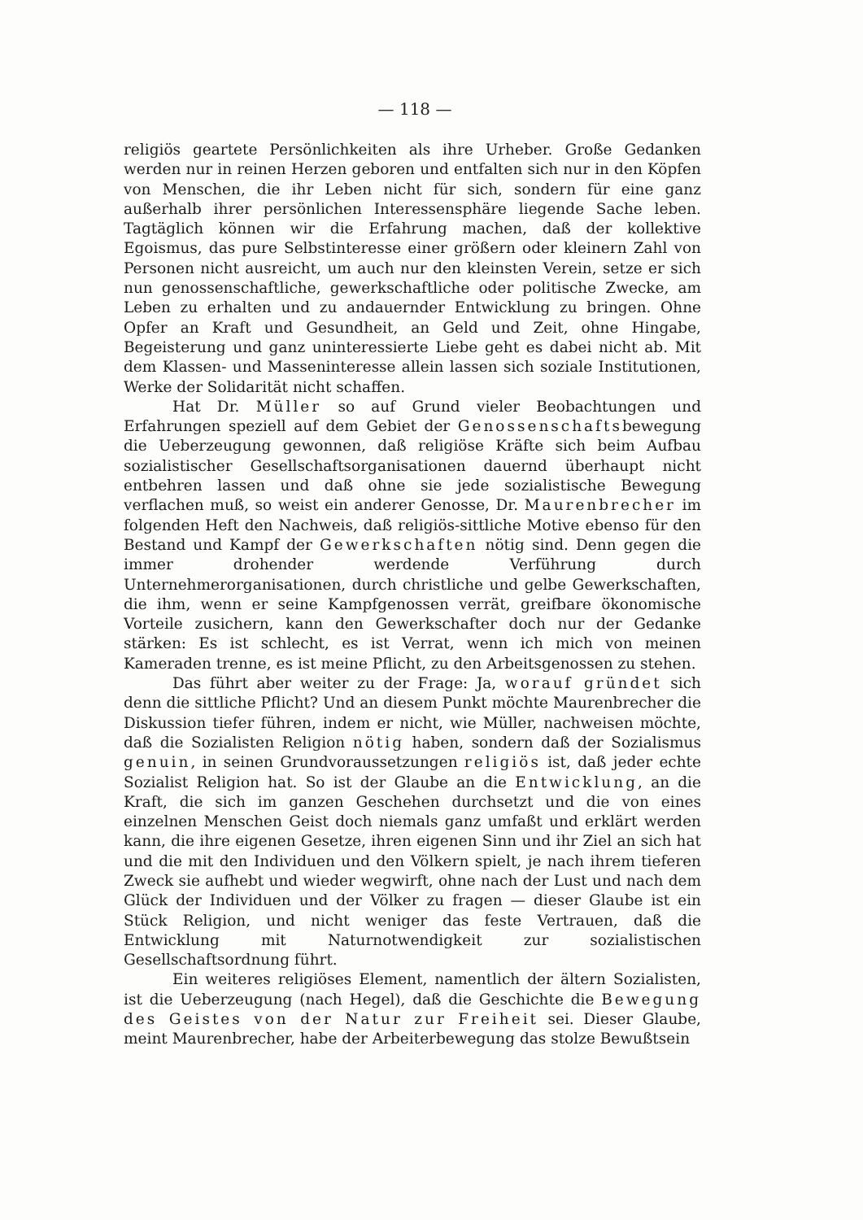— 118 —
religiös geartete Persönlichkeiten als ihre Urheber. Große Gedanken werden nur in reinen Herzen geboren und entfalten sich nur in den Köpfen von Menschen, die ihr Leben nicht für sich, sondern für eine ganz außerhalb ihrer persönlichen Interessensphäre liegende Sache leben. Tagtäglich können wir die Erfahrung machen, daß der kollektive Egoismus, das pure Selbstinteresse einer größern oder kleinern Zahl von Personen nicht ausreicht, um auch nur den kleinsten Verein, setze er sich nun genossenschaftliche, gewerkschaftliche oder politische Zwecke, am Leben zu erhalten und zu andauernder Entwicklung zu bringen. Ohne Opfer an Kraft und Gesundheit, an Geld und Zeit, ohne Hingabe, Begeisterung und ganz uninteressierte Liebe geht es dabei nicht ab. Mit dem Klassen- und Masseninteresse allein lassen sich soziale Institutionen, Werke der Solidarität nicht schaffen.
Hat Dr. Müller so auf Grund vieler Beobachtungen und Erfahrungen speziell auf dem Gebiet der Genossenschaftsbewegung die Ueberzeugung gewonnen, daß religiöse Kräfte sich beim Aufbau sozialistischer Gesellschaftsorganisationen dauernd überhaupt nicht entbehren lassen und daß ohne sie jede sozialistische Bewegung verflachen muß, so weist ein anderer Genosse, Dr. Maurenbrecher im folgenden Heft den Nachweis, daß religiös-sittliche Motive ebenso für den Bestand und Kampf der Gewerkschaften nötig sind. Denn gegen die immer drohender werdende Verführung durch Unternehmerorganisationen, durch christliche und gelbe Gewerkschaften, die ihm, wenn er seine Kampfgenossen verrät, greifbare ökonomische Vorteile zusichern, kann den Gewerkschafter doch nur der Gedanke stärken: Es ist schlecht, es ist Verrat, wenn ich mich von meinen Kameraden trenne, es ist meine Pflicht, zu den Arbeitsgenossen zu stehen.
Das führt aber weiter zu der Frage: Ja, worauf gründet sich denn die sittliche Pflicht? Und an diesem Punkt möchte Maurenbrecher die Diskussion tiefer führen, indem er nicht, wie Müller, nachweisen möchte, daß die Sozialisten Religion nötig haben, sondern daß der Sozialismus genuin, in seinen Grundvoraussetzungen religiös ist, daß jeder echte Sozialist Religion hat. So ist der Glaube an die Entwicklung, an die Kraft, die sich im ganzen Geschehen durchsetzt und die von eines einzelnen Menschen Geist doch niemals ganz umfaßt und erklärt werden kann, die ihre eigenen Gesetze, ihren eigenen Sinn und ihr Ziel an sich hat und die mit den Individuen und den Völkern spielt, je nach ihrem tieferen Zweck sie aufhebt und wieder wegwirft, ohne nach der Lust und nach dem Glück der Individuen und der Völker zu fragen — dieser Glaube ist ein Stück Religion, und nicht weniger das feste Vertrauen, daß die Entwicklung mit Naturnotwendigkeit zur sozialistischen Gesellschaftsordnung führt.
Ein weiteres religiöses Element, namentlich der ältern Sozialisten, ist die Ueberzeugung (nach Hegel), daß die Geschichte die Bewegung des Geistes von der Natur zur Freiheit sei. Dieser Glaube, meint Maurenbrecher, habe der Arbeiterbewegung das stolze Bewußtsein